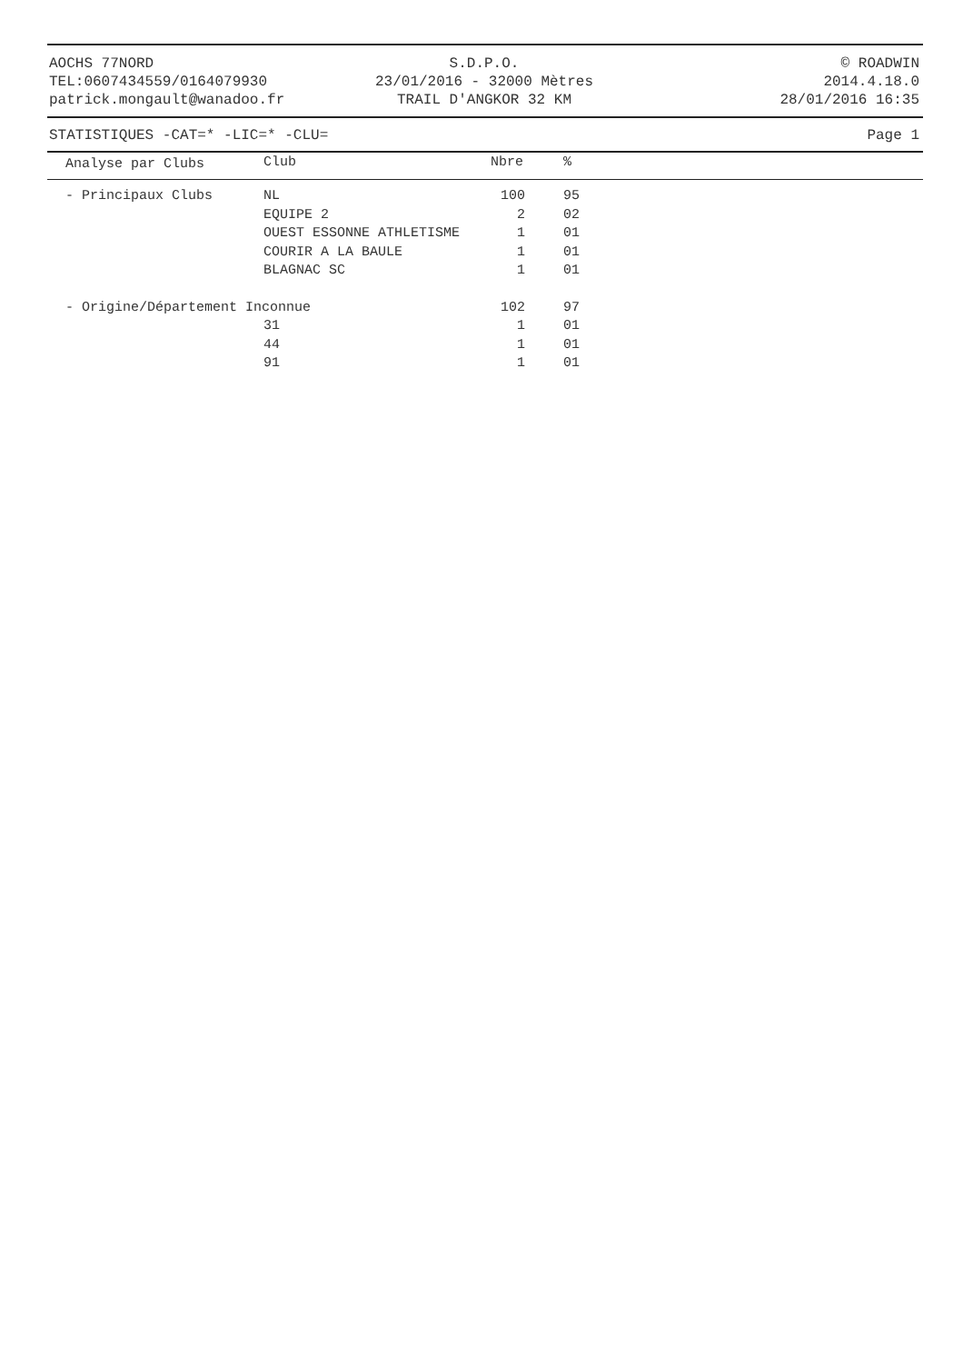AOCHS 77NORD
TEL:0607434559/0164079930
patrick.mongault@wanadoo.fr
S.D.P.O.
23/01/2016 - 32000 Mètres
TRAIL D'ANGKOR 32 KM
© ROADWIN
2014.4.18.0
28/01/2016 16:35
STATISTIQUES -CAT=* -LIC=* -CLU= Page 1
| Analyse par Clubs | Club | Nbre | % |
| --- | --- | --- | --- |
| - Principaux Clubs | NL | 100 | 95 |
| | EQUIPE 2 | 2 | 02 |
| | OUEST ESSONNE ATHLETISME | 1 | 01 |
| | COURIR A LA BAULE | 1 | 01 |
| | BLAGNAC SC | 1 | 01 |
| - Origine/Département Inconnue | | 102 | 97 |
| | 31 | 1 | 01 |
| | 44 | 1 | 01 |
| | 91 | 1 | 01 |